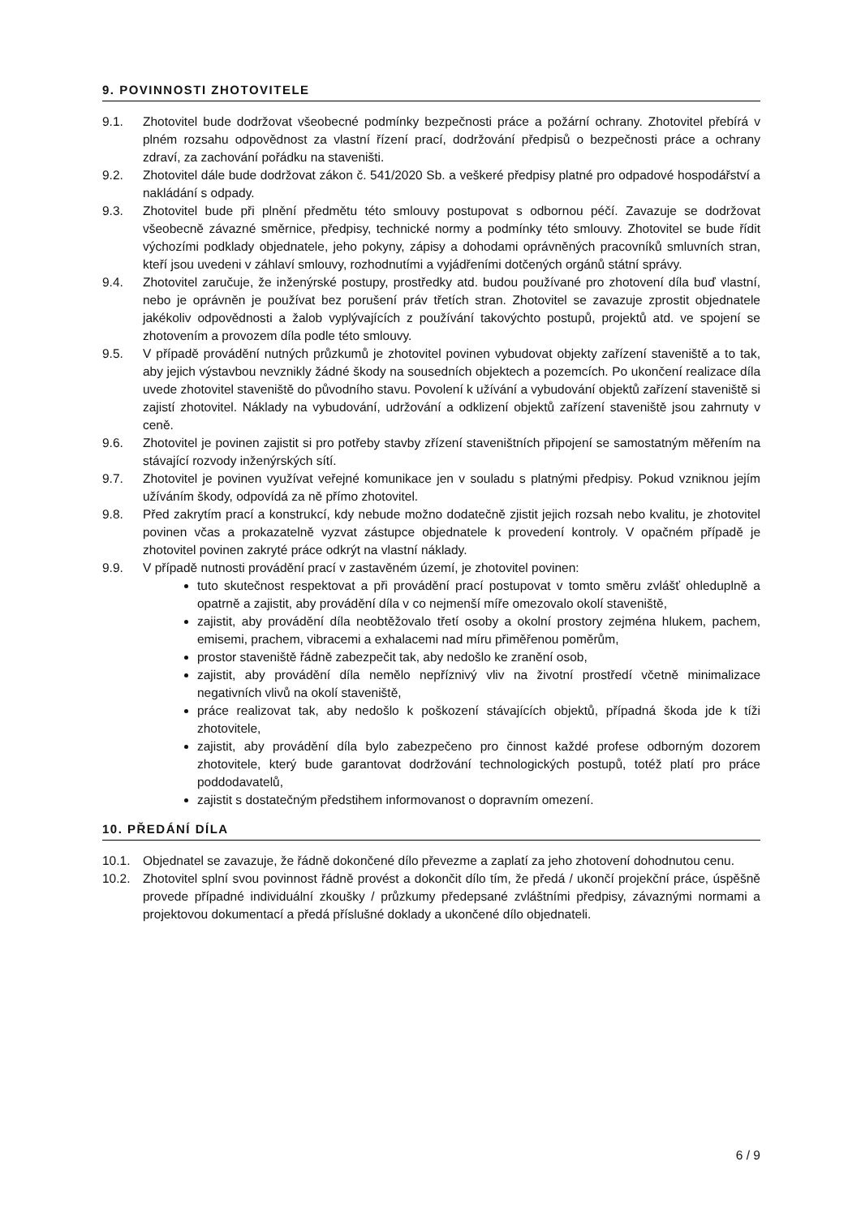9. POVINNOSTI ZHOTOVITELE
9.1. Zhotovitel bude dodržovat všeobecné podmínky bezpečnosti práce a požární ochrany. Zhotovitel přebírá v plném rozsahu odpovědnost za vlastní řízení prací, dodržování předpisů o bezpečnosti práce a ochrany zdraví, za zachování pořádku na staveništi.
9.2. Zhotovitel dále bude dodržovat zákon č. 541/2020 Sb. a veškeré předpisy platné pro odpadové hospodářství a nakládání s odpady.
9.3. Zhotovitel bude při plnění předmětu této smlouvy postupovat s odbornou péčí. Zavazuje se dodržovat všeobecně závazné směrnice, předpisy, technické normy a podmínky této smlouvy. Zhotovitel se bude řídit výchozími podklady objednatele, jeho pokyny, zápisy a dohodami oprávněných pracovníků smluvních stran, kteří jsou uvedeni v záhlaví smlouvy, rozhodnutími a vyjádřeními dotčených orgánů státní správy.
9.4. Zhotovitel zaručuje, že inženýrské postupy, prostředky atd. budou používané pro zhotovení díla buď vlastní, nebo je oprávněn je používat bez porušení práv třetích stran. Zhotovitel se zavazuje zprostit objednatele jakékoliv odpovědnosti a žalob vyplývajících z používání takovýchto postupů, projektů atd. ve spojení se zhotovením a provozem díla podle této smlouvy.
9.5. V případě provádění nutných průzkumů je zhotovitel povinen vybudovat objekty zařízení staveniště a to tak, aby jejich výstavbou nevznikly žádné škody na sousedních objektech a pozemcích. Po ukončení realizace díla uvede zhotovitel staveniště do původního stavu. Povolení k užívání a vybudování objektů zařízení staveniště si zajistí zhotovitel. Náklady na vybudování, udržování a odklizení objektů zařízení staveniště jsou zahrnuty v ceně.
9.6. Zhotovitel je povinen zajistit si pro potřeby stavby zřízení staveništních připojení se samostatným měřením na stávající rozvody inženýrských sítí.
9.7. Zhotovitel je povinen využívat veřejné komunikace jen v souladu s platnými předpisy. Pokud vzniknou jejím užíváním škody, odpovídá za ně přímo zhotovitel.
9.8. Před zakrytím prací a konstrukcí, kdy nebude možno dodatečně zjistit jejich rozsah nebo kvalitu, je zhotovitel povinen včas a prokazatelně vyzvat zástupce objednatele k provedení kontroly. V opačném případě je zhotovitel povinen zakryté práce odkrýt na vlastní náklady.
9.9. V případě nutnosti provádění prací v zastavěném území, je zhotovitel povinen:
tuto skutečnost respektovat a při provádění prací postupovat v tomto směru zvlášť ohleduplně a opatrně a zajistit, aby provádění díla v co nejmenší míře omezovalo okolí staveniště,
zajistit, aby provádění díla neobtěžovalo třetí osoby a okolní prostory zejména hlukem, pachem, emisemi, prachem, vibracemi a exhalacemi nad míru přiměřenou poměrům,
prostor staveniště řádně zabezpečit tak, aby nedošlo ke zranění osob,
zajistit, aby provádění díla nemělo nepříznivý vliv na životní prostředí včetně minimalizace negativních vlivů na okolí staveniště,
práce realizovat tak, aby nedošlo k poškození stávajících objektů, případná škoda jde k tíži zhotovitele,
zajistit, aby provádění díla bylo zabezpečeno pro činnost každé profese odborným dozorem zhotovitele, který bude garantovat dodržování technologických postupů, totéž platí pro práce poddodavatelů,
zajistit s dostatečným předstihem informovanost o dopravním omezení.
10. PŘEDÁNÍ DÍLA
10.1. Objednatel se zavazuje, že řádně dokončené dílo převezme a zaplatí za jeho zhotovení dohodnutou cenu.
10.2. Zhotovitel splní svou povinnost řádně provést a dokončit dílo tím, že předá / ukončí projekční práce, úspěšně provede případné individuální zkoušky / průzkumy předepsané zvláštními předpisy, závaznými normami a projektovou dokumentací a předá příslušné doklady a ukončené dílo objednateli.
6 / 9